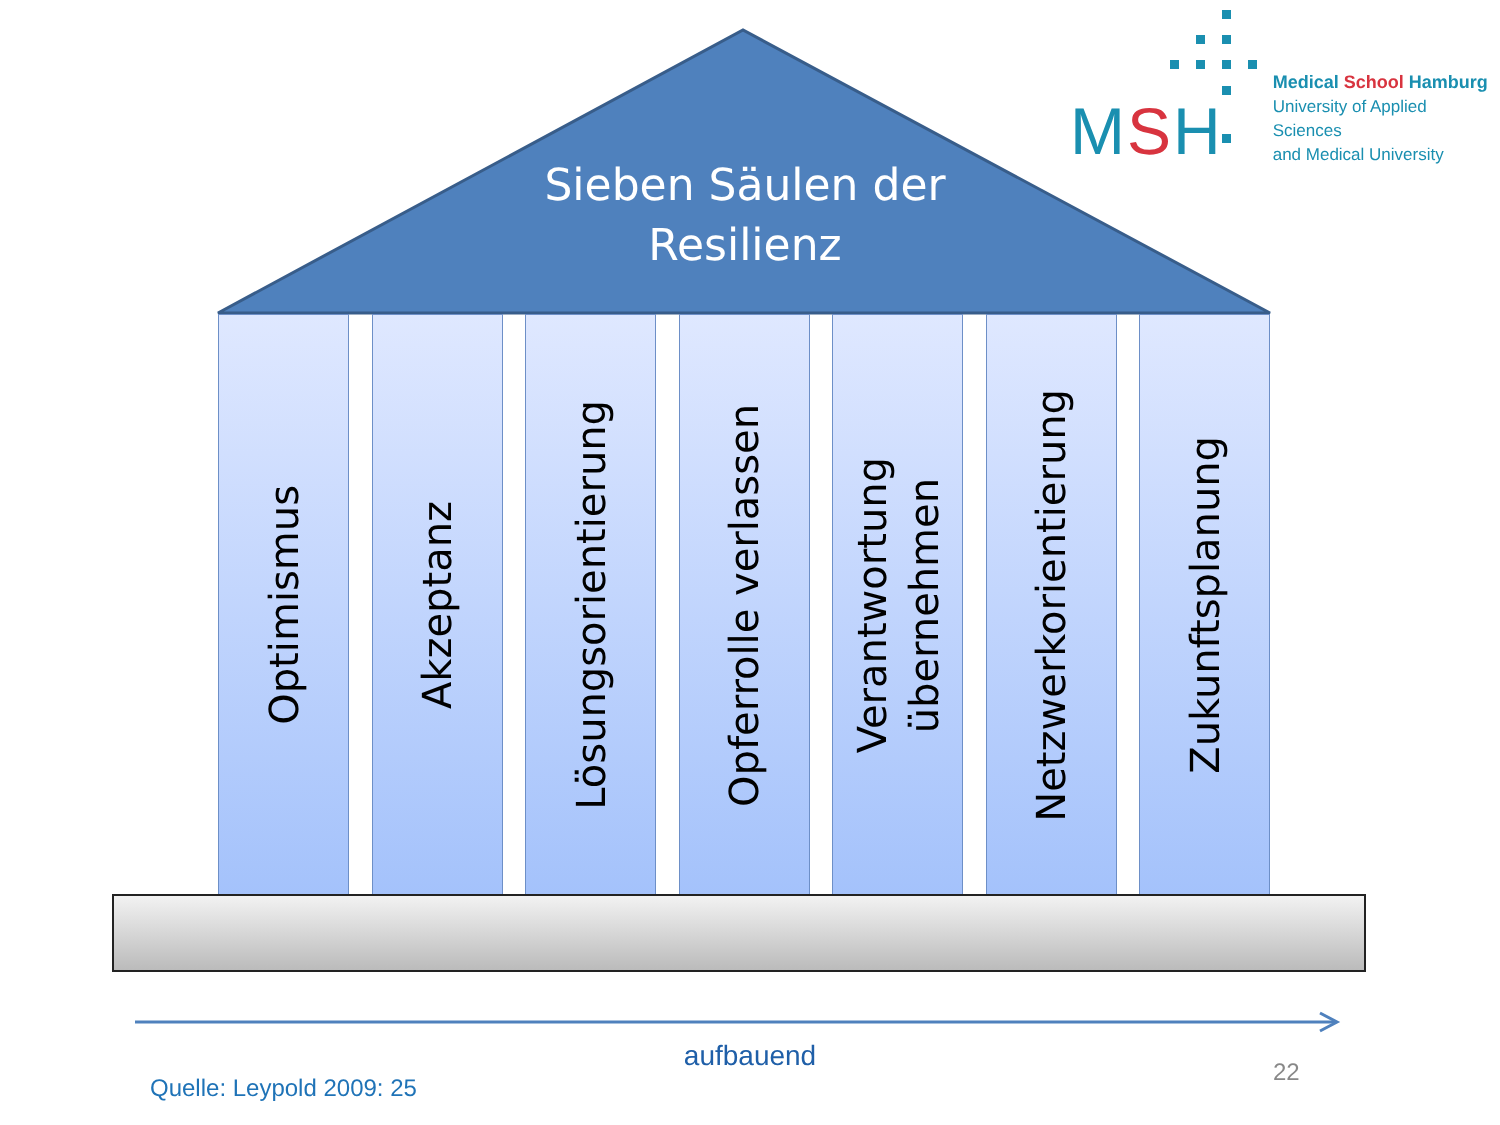Sieben Säulen der Resilienz
MSH
Medical School Hamburg
University of Applied Sciences
and Medical University
Optimismus
Akzeptanz
Lösungsorientierung
Opferrolle verlassen
Verantwortung
übernehmen
Netzwerkorientierung
Zukunftsplanung
aufbauend
Quelle: Leypold 2009: 25
22